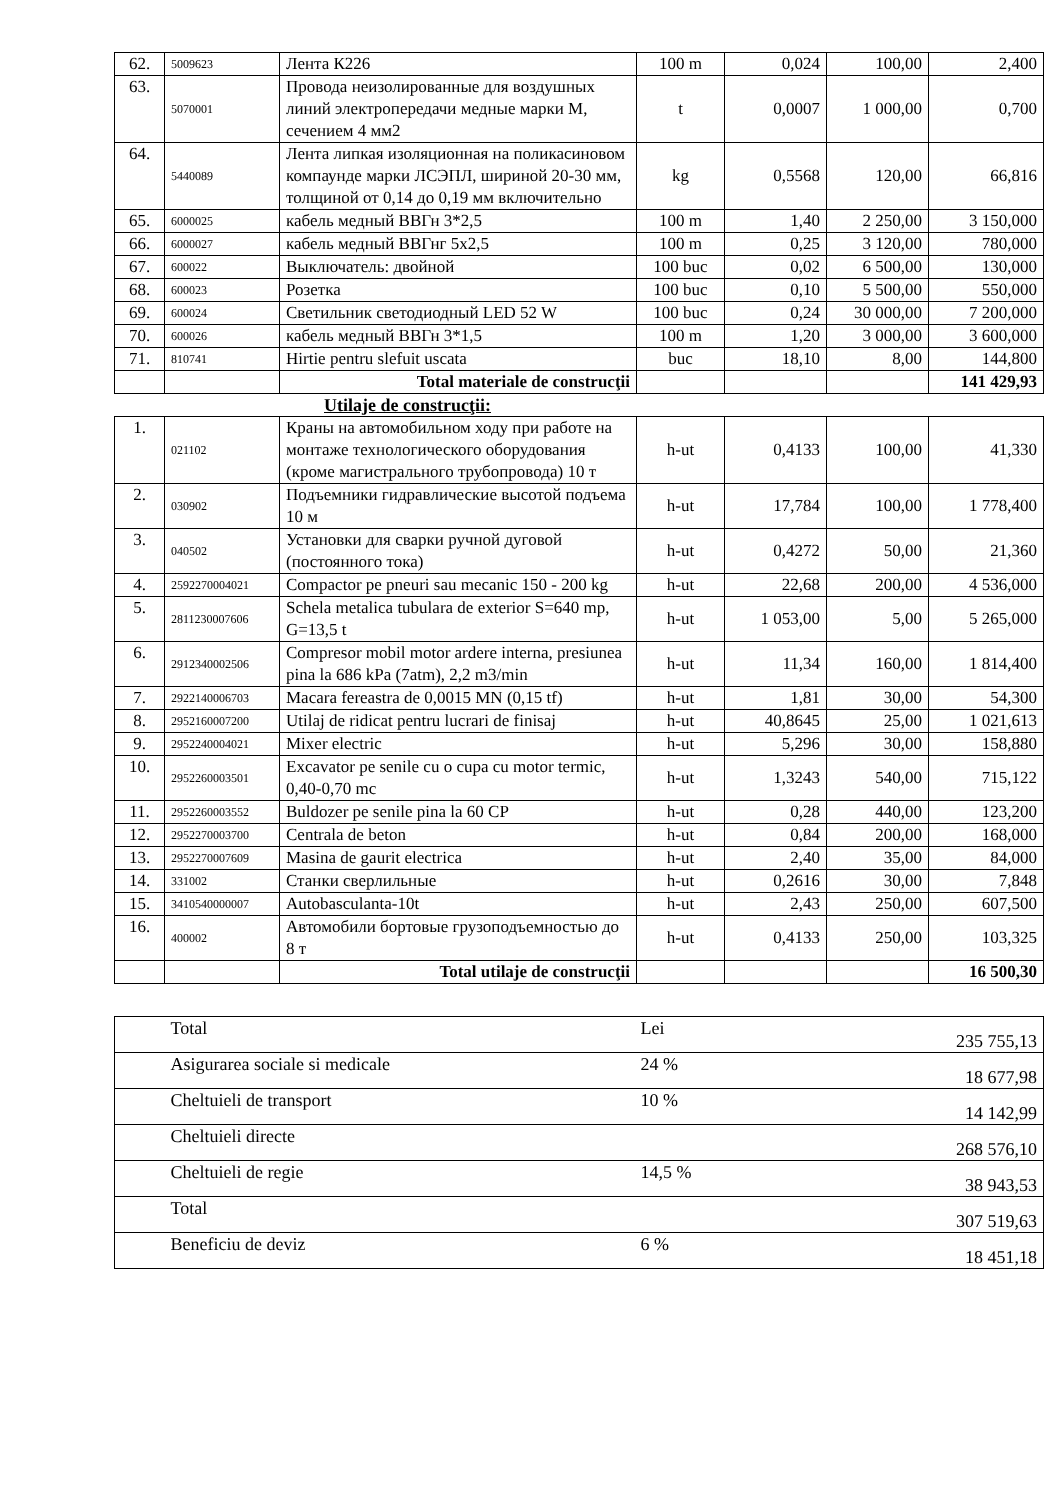| 62. | 5009623 | Лента К226 | 100 m | 0,024 | 100,00 | 2,400 |
| 63. | 5070001 | Провода неизолированные для воздушных линий электропередачи медные марки М, сечением 4 мм2 | t | 0,0007 | 1 000,00 | 0,700 |
| 64. | 5440089 | Лента липкая изоляционная на поликасиновом компаунде марки ЛСЭПЛ, шириной 20-30 мм, толщиной от 0,14 до 0,19 мм включительно | kg | 0,5568 | 120,00 | 66,816 |
| 65. | 6000025 | кабель медный ВВГн 3*2,5 | 100 m | 1,40 | 2 250,00 | 3 150,000 |
| 66. | 6000027 | кабель медный ВВГнг 5х2,5 | 100 m | 0,25 | 3 120,00 | 780,000 |
| 67. | 600022 | Выключатель: двойной | 100 buc | 0,02 | 6 500,00 | 130,000 |
| 68. | 600023 | Розетка | 100 buc | 0,10 | 5 500,00 | 550,000 |
| 69. | 600024 | Светильник светодиодный LED 52 W | 100 buc | 0,24 | 30 000,00 | 7 200,000 |
| 70. | 600026 | кабель медный ВВГн 3*1,5 | 100 m | 1,20 | 3 000,00 | 3 600,000 |
| 71. | 810741 | Hirtie pentru slefuit uscata | buc | 18,10 | 8,00 | 144,800 |
| | | Total materiale de construcţii | | | | 141 429,93 |
Utilaje de construcţii:
| 1. | 021102 | Краны на автомобильном ходу при работе на монтаже технологического оборудования (кроме магистрального трубопровода) 10 т | h-ut | 0,4133 | 100,00 | 41,330 |
| 2. | 030902 | Подъемники гидравлические высотой подъема 10 м | h-ut | 17,784 | 100,00 | 1 778,400 |
| 3. | 040502 | Установки для сварки ручной дуговой (постоянного тока) | h-ut | 0,4272 | 50,00 | 21,360 |
| 4. | 2592270004021 | Compactor pe pneuri sau mecanic 150 - 200 kg | h-ut | 22,68 | 200,00 | 4 536,000 |
| 5. | 2811230007606 | Schela metalica tubulara de exterior S=640 mp, G=13,5 t | h-ut | 1 053,00 | 5,00 | 5 265,000 |
| 6. | 2912340002506 | Compresor mobil motor ardere interna, presiunea pina la 686 kPa (7atm), 2,2 m3/min | h-ut | 11,34 | 160,00 | 1 814,400 |
| 7. | 2922140006703 | Macara fereastra de 0,0015 MN (0,15 tf) | h-ut | 1,81 | 30,00 | 54,300 |
| 8. | 2952160007200 | Utilaj de ridicat pentru lucrari de finisaj | h-ut | 40,8645 | 25,00 | 1 021,613 |
| 9. | 2952240004021 | Mixer electric | h-ut | 5,296 | 30,00 | 158,880 |
| 10. | 2952260003501 | Excavator pe senile cu o cupa cu motor termic, 0,40-0,70 mc | h-ut | 1,3243 | 540,00 | 715,122 |
| 11. | 2952260003552 | Buldozer pe senile pina la 60 CP | h-ut | 0,28 | 440,00 | 123,200 |
| 12. | 2952270003700 | Centrala de beton | h-ut | 0,84 | 200,00 | 168,000 |
| 13. | 2952270007609 | Masina de gaurit electrica | h-ut | 2,40 | 35,00 | 84,000 |
| 14. | 331002 | Станки сверлильные | h-ut | 0,2616 | 30,00 | 7,848 |
| 15. | 3410540000007 | Autobasculanta-10t | h-ut | 2,43 | 250,00 | 607,500 |
| 16. | 400002 | Автомобили бортовые грузоподъемностью до 8 т | h-ut | 0,4133 | 250,00 | 103,325 |
| | | Total utilaje de construcţii | | | | 16 500,30 |
| | Total | Lei | 235 755,13 |
| | Asigurarea sociale si medicale | 24 % | 18 677,98 |
| | Cheltuieli de transport | 10 % | 14 142,99 |
| | Cheltuieli directe | | 268 576,10 |
| | Cheltuieli de regie | 14,5 % | 38 943,53 |
| | Total | | 307 519,63 |
| | Beneficiu de deviz | 6 % | 18 451,18 |